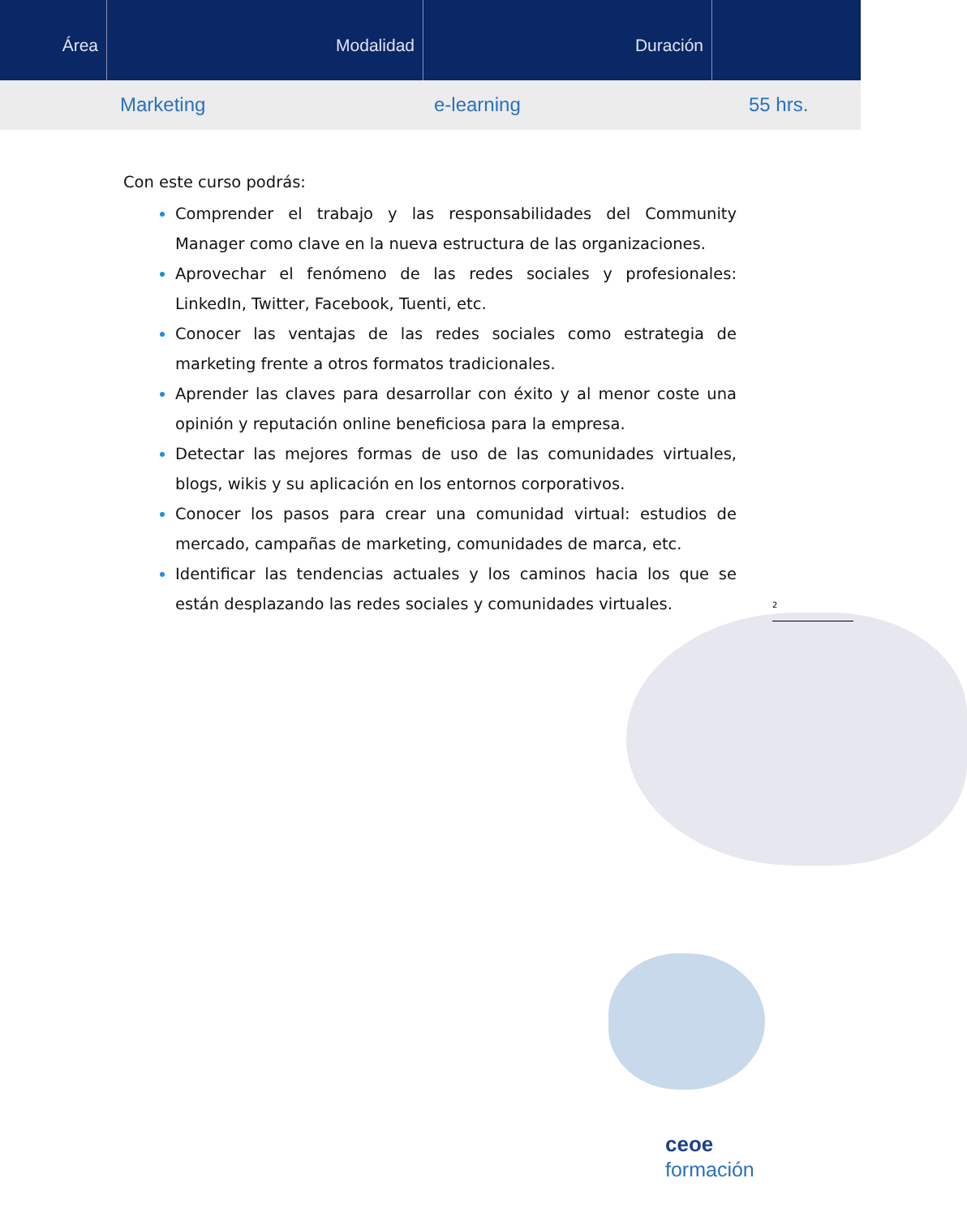Área Modalidad Duración
Marketing e-learning 55 hrs.
2
Con este curso podrás:
Comprender el trabajo y las responsabilidades del Community Manager como clave en la nueva estructura de las organizaciones.
Aprovechar el fenómeno de las redes sociales y profesionales: LinkedIn, Twitter, Facebook, Tuenti, etc.
Conocer las ventajas de las redes sociales como estrategia de marketing frente a otros formatos tradicionales.
Aprender las claves para desarrollar con éxito y al menor coste una opinión y reputación online beneficiosa para la empresa.
Detectar las mejores formas de uso de las comunidades virtuales, blogs, wikis y su aplicación en los entornos corporativos.
Conocer los pasos para crear una comunidad virtual: estudios de mercado, campañas de marketing, comunidades de marca, etc.
Identificar las tendencias actuales y los caminos hacia los que se están desplazando las redes sociales y comunidades virtuales.
ceoe
formación